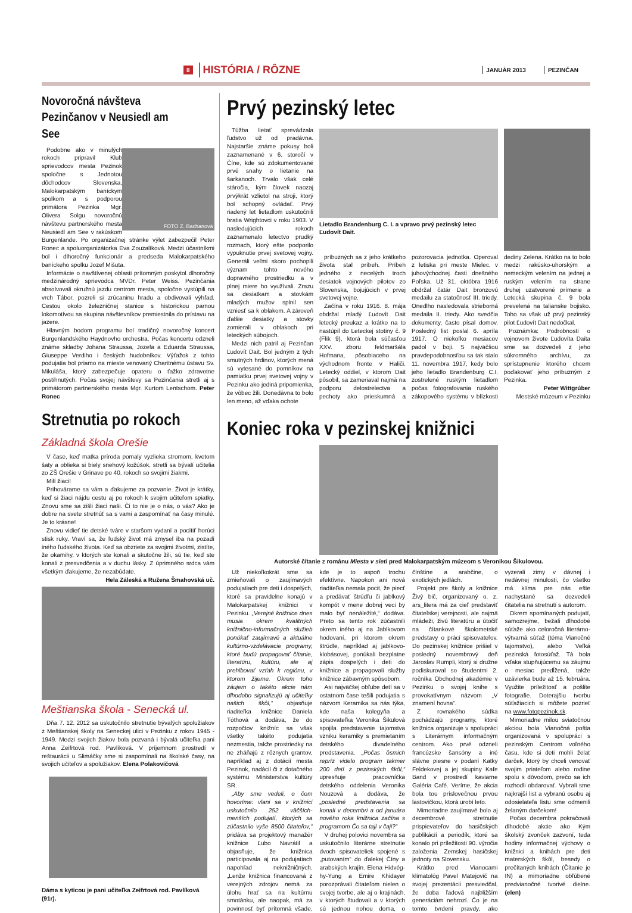8 HISTÓRIA / RÔZNE JANUÁR 2013 PEZINČAN
Novoročná návšteva Pezinčanov v Neusiedl am See
FOTO Z. Bachanová
Podobne ako v minulých rokoch pripravil Klub sprievodcov mesta Pezinok spoločne s Jednotou dôchodcov Slovenska, Malokarpatským baníckym spolkom a s podporou primátora Pezinka Mgr. Olivera Solgu novoročnú návštevu partnerského mesta Neusiedl am See v rakúskom Burgenlande. Po organizačnej stránke výlet zabezpečil Peter Ronec a spoluorganizátorka Eva Zouzalíková. Medzi účastníkmi bol i dlhoročný funkcionár a predseda Malokarpatského baníckeho spolku Jozef Mišuta.
Informácie o navštívenej oblasti prítomným poskytol dlhoročný medzinárodný sprievodca MVDr. Peter Weiss. Pezinčania absolvovali okružnú jazdu centrom mesta, spoločne vystúpili na vrch Tábor, pozreli si zrúcaninu hradu a obdivovali výhľad. Cestou okolo železničnej stanice s historickou parnou lokomotívou sa skupina návštevníkov premiestnila do prístavu na jazere.
Hlavným bodom programu bol tradičný novoročný koncert Burgenlandského Haydnovho orchestra. Počas koncertu odzneli známe skladby Johana Straussa, Jozefa a Eduarda Straussa, Giuseppe Verdiho i českých hudobníkov. Výťažok z tohto podujatia bol priamo na mieste venovaný Charitnému ústavu Sv. Mikuláša, ktorý zabezpečuje opateru o ťažko zdravotne postihnutých. Počas svojej návštevy sa Pezinčania stretli aj s primátorom partnerského mesta Mgr. Kurtom Lentschom. Peter Ronec
Stretnutia po rokoch
Základná škola Orešie
V čase, keď matka príroda pomaly vyzlieka stromom, kvetom šaty a oblieka si biely snehový kožúšok, stretli sa bývalí učitelia zo ZŠ Orešie v Grinave po 40. rokoch so svojimi žiakmi.
Milí žiaci!
Prihovárame sa vám a ďakujeme za pozvanie. Život je krátky, keď si žiaci nájdu cestu aj po rokoch k svojim učiteľom spiatky. Znovu sme sa zišli žiaci naši. Či to nie je o nás, o vás? Ako je dobre na svete stretnúť sa s vami a zaspomínať na časy minulé. Je to krásne!
Znovu vidieť tie detské tváre v staršom vydaní a pocítiť horúci stisk ruky. Vraví sa, že ľudský život má zmysel iba na pozadí iného ľudského života. Keď sa obzriete za svojimi životmi, zistíte, že okamihy, v ktorých ste konali a skutočne žili, sú tie, keď ste konali z presvedčenia a v duchu lásky. Z úprimného srdca vám všetkým ďakujeme, že nezabúdate.
Hela Záleská a Ružena Šmahovská uč.
Meštianska škola - Senecká ul.
Dňa 7. 12. 2012 sa uskutočnilo stretnutie bývalých spolužiakov z Meštianskej školy na Seneckej ulici v Pezinku z rokov 1945 - 1949. Medzi svojich žiakov bola pozvaná i bývalá učiteľka pani Anna Zeifrtová rod. Pavlíková. V príjemnom prostredí v reštaurácii u Slimáčky sme si zaspomínali na školské časy, na svojich učiteľov a spolužiakov. Elena Polakovičová
Dáma s kyticou je pani učiteľka Zeifrtová rod. Pavlíková (91r).
Prvý pezinský letec
Túžba lietať sprevádzala ľudstvo už od pradávna. Najstaršie známe pokusy boli zaznamenané v 6. storočí v Číne, kde sú zdokumentované prvé snahy o lietanie na šarkanoch. Trvalo však celé stáročia, kým človek naozaj prvýkrát vzlietol na stroji, ktorý bol schopný ovládať. Prvý riadený let lietadlom uskutočnili bratia Wrightovci v roku 1903. V nasledujúcich rokoch zaznamenalo letectvo prudký rozmach, ktorý ešte podporilo vypuknutie prvej svetovej vojny. Generáli veľmi skoro pochopili význam tohto nového dopravného prostriedku a v plnej miere ho využívali. Zrazu sa desiatkam a stovkám mladých mužov splnil sen vzniesť sa k oblakom. A zároveň ďalšie desiatky a stovky zomierali v oblakoch pri leteckých súbojoch.
Medzi nich patril aj Pezinčan Ľudovít Dait. Bol jedným z tých smutných hrdinov, ktorých mená sú vytesané do pomníkov na pamiatku prvej svetovej vojny v Pezinku ako jediná pripomienka, že vôbec žili. Donedávna to bolo len meno, až vďaka ochote
Lietadlo Brandenburg C. I. a vpravo prvý pezinský letec Ľudovít Dait.
príbuzných sa z jeho krátkeho života stal príbeh. Príbeh jedného z necelých troch desiatok vojnových pilotov zo Slovenska, bojujúcich v prvej svetovej vojne.
Začína v roku 1916. 8. mája obdržal mladý Ľudovít Dait letecký preukaz a krátko na to nastúpil do Leteckej stotiny č. 9 (Flik 9), ktorá bola súčasťou XXV. zboru feldmaršála Hofmana, pôsobiaceho na východnom fronte v Haliči. Letecký oddiel, v ktorom Dait pôsobil, sa zameriaval najmä na podporu delostrelectva a pechoty ako prieskumná a pozorovacia jednotka. Operoval z letiska pri meste Mielec, v juhovýchodnej časti dnešného Poľska. Už 31. októbra 1916 obdržal čatár Dait bronzovú medailu za statočnosť III. triedy. Onedlho nasledovala strieborná medaila II. triedy. Ako svedčia dokumenty, často písal domov. Posledný list poslal 6. apríla 1917. O niekoľko mesiacov padol v boji. S najväčšou pravdepodobnosťou sa tak stalo 11. novembra 1917, kedy bolo jeho lietadlo Brandenburg C.I. zostrelené ruským lietadlom počas fotografovania ruského zákopového systému v blízkosti dediny Zelena. Krátko na to bolo medzi rakúsko-uhorským a nemeckým velením na jednej a ruským velením na strane druhej uzatvorené prímerie a Letecká skupina č. 9 bola prevelená na talianske bojisko. Toho sa však už prvý pezinský pilot Ľudovít Dait nedočkal.
Poznámka: Podrobnosti o vojnovom živote Ľudovíta Daita sme sa dozvedeli z jeho súkromného archívu, za sprístupnenie ktorého chcem poďakovať jeho príbuzným z Pezinka.
Peter Wittgrúber
Mestské múzeum v Pezinku
Koniec roka v pezinskej knižnici
Autorské čítanie z románu Miesta v sieti pred Malokarpatským múzeom s Veronikou Šikulovou.
Už niekoľkokrát sme sa zmieňovali o zaujímavých podujatiach pre deti i dospelých, ktoré sa pravidelne konajú v Malokarpatskej knižnici v Pezinku. „Verejné knižnice dnes musia okrem kvalitných knižnično-informačných služieb ponúkať zaujímavé a aktuálne kultúrno-vzdelávacie programy, ktoré budú propagovať čítanie, literatúru, kultúru, ale aj prehlbovať vzťah k regiónu, v ktorom žijeme. Okrem toho záujem o takéto akcie nám dlhodobo signalizujú aj učiteľky našich škôl,“ objasňuje riaditeľka knižnice Daniela Tóthová a dodáva, že do rozpočtov knižníc sa však všetky takéto podujatia nezmestia, takže prostriedky na ne zháňajú z rôznych grantov, napríklad aj z dotácií mesta Pezinok, nadácií či z dotačného systému Ministerstva kultúry SR.
„Aby sme vedeli, o čom hovoríme: vlani sa v knižnici uskutočnilo 252 väčších-menších podujatí, ktorých sa zúčastnilo vyše 8500 čitateľov,“ pridáva sa projektový manažér knižnice Ľubo Navrátil a objasňuje, že knižnica participovala aj na podujatiach napohľad neknižničných. „Lenže knižnica financovaná z verejných zdrojov nemá za úlohu hrať sa na kultúrnu smotánku, ale naopak, má za povinnosť byť prítomná všade, kde je to aspoň trochu efektívne. Napokon ani nová riaditeľka nemala pocit, že piecť a predávať štrúdľu či jablkový kompót v mene dobrej veci by malo byť nenáležité,“ dodáva. Preto sa tento rok zúčastnili okrem iného aj na Jablkovom hodovaní, pri ktorom okrem štrúdle, napríklad aj jablkovo-klobásovej, ponúkali bezplatne zápis dospelých i deti do knižnice a propagovali služby knižnice zábavným spôsobom.
Asi najväčšej obľube detí sa v ostatnom čase tešili podujatia s názvom Keramika sa nás týka, kde naša kolegyňa a spisovateľka Veronika Šikulová spojila predstavenie tajomstva vzniku keramiky s premietaním detského divadelného predstavenia. „Počas ôsmich repríz videlo program takmer 200 detí z pezinských škôl,“ upresňuje pracovníčka detského oddelenia Veronika Nouzová a dodáva, že „posledné predstavenia sa konali v decembri a od januára nového roka knižnica začína s programom Čo sa tají v čaji?“
V druhej polovici novembra sa uskutočnilo literárne stretnutie dvoch spisovateliek spojené s „putovaním“ do ďalekej Číny a arabských krajín. Elena Hidvég-hy-Yung a Emire Khidayer porozprávali čitateľom nielen o svojej tvorbe, ale aj o krajinách, v ktorých študovali a v ktorých sú jednou nohou doma, o čínštine a arabčine, o exotických jedlách.
Projekt pre školy a knižnice Živý bič, organizovaný o. z. ars_litera má za cieľ predstaviť čitateľskej verejnosti, ale najmä mládeži, živú literatúru a útočiť na čítankové školometské predstavy o práci spisovateľov. Do pezinskej knižnice prišiel v posledný novembrový deň Jaroslav Rumpli, ktorý si družne podiskuroval so študentmi 2. ročníka Obchodnej akadémie v Pezinku o svojej knihe s provokatívnym názvom „V znamení hovna“.
Z rovnakého súdka pochádzajú programy, ktoré knižnica organizuje v spolupráci s Literárnym informačným centrom. Ako prvé odzneli francúzske šansóny a iné slávne piesne v podaní Katky Feldekovej a jej skupiny Kafe Band v prostredí kaviarne Galéria Café. Veríme, že akcia bola tou príslovečnou prvou lastovičkou, ktorá urobí leto.
Mimoriadne zaujímavé bolo aj decembrové stretnutie prispievateľov do hasičských publikácií a periodík, ktoré sa konalo pri príležitosti 90. výročia založenia Zemskej hasičskej jednoty na Slovensku.
Krátko pred Vianocami klimatológ Pavel Matejovič na svojej prezentácii presviedčal, že doba ľadová najbližším generáciám nehrozí. Čo je na tomto tvrdení pravdy, ako vyzerali zimy v dávnej i nedávnej minulosti, čo všetko má klíma pre nás ešte nachystané sa dozvedeli čitatelia na stretnutí s autorom.
Okrem spomínaných podujatí, samozrejme, bežali dlhodobé súťaže ako celoročná literárno-výtvarná súťaž (téma Vianočné tajomstvo), alebo Veľká pezinská fotosúťaž. Tá bola vďaka stupňujúcemu sa záujmu o mesiac predĺžená, takže uzávierka bude až 15. februára. Využite príležitosť a pošlite fotografie. Doterajšiu tvorbu súťažiacich si môžete pozrieť na www.fotopezinok.sk.
Mimoriadne milou sviatočnou akciou bola Vianočná pošta organizovaná v spolupráci s pezinským Centrom voľného času, kde si deti mohli želať darček, ktorý by chceli venovať svojim priateľom alebo rodine spolu s dôvodom, prečo sa ich rozhodli obdarovať. Vybrali sme najkrajší list a vybranú osobu aj odosielateľa listu sme odmenili želaným darčekom!
Počas decembra pokračovali dlhodobé akcie ako Kým školský zvonček zazvoní, teda hodiny informačnej výchovy o knižnici a knihách pre deti materských škôl, besedy o prečítaných knihách (Čítanie je IN) a mimoriadne obľúbené predvianočné tvorivé dielne. (elen)